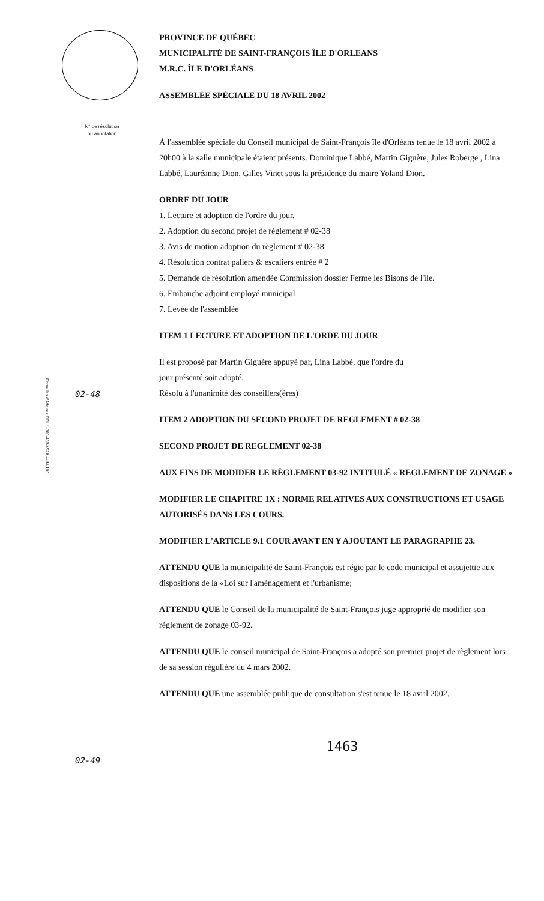Formules d'Affaires CCL 1-800-463-4578 — M-103
N° de résolution
ou annotation
02-48
02-49
PROVINCE DE QUÉBEC
MUNICIPALITÉ DE SAINT-FRANÇOIS ÎLE D'ORLEANS
M.R.C. ÎLE D'ORLÉANS
ASSEMBLÉE SPÉCIALE DU 18 AVRIL 2002
À l'assemblée spéciale du Conseil municipal de Saint-François île d'Orléans tenue le 18 avril 2002 à 20h00 à la salle municipale étaient présents. Dominique Labbé, Martin Giguère, Jules Roberge , Lina Labbé, Lauréanne Dion, Gilles Vinet sous la présidence du maire Yoland Dion.
ORDRE DU JOUR
1. Lecture et adoption de l'ordre du jour.
2. Adoption du second projet de règlement # 02-38
3. Avis de motion adoption du règlement # 02-38
4. Résolution contrat paliers & escaliers entrée # 2
5. Demande de résolution amendée Commission dossier Ferme les Bisons de l'île.
6. Embauche adjoint employé municipal
7. Levée de l'assemblée
ITEM 1 LECTURE ET ADOPTION DE L'ORDE DU JOUR
Il est proposé par Martin Giguère appuyé par, Lina Labbé, que l'ordre du
jour présenté soit adopté.
Résolu à l'unanimité des conseillers(ères)
ITEM 2 ADOPTION DU SECOND PROJET DE REGLEMENT # 02-38
SECOND PROJET DE REGLEMENT 02-38
AUX FINS DE MODIDER LE RÈGLEMENT 03-92 INTITULÉ « REGLEMENT DE ZONAGE »
MODIFIER LE CHAPITRE 1X : NORME RELATIVES AUX CONSTRUCTIONS ET USAGE AUTORISÉS DANS LES COURS.
MODIFIER L'ARTICLE 9.1 COUR AVANT EN Y AJOUTANT LE PARAGRAPHE 23.
ATTENDU QUE la municipalité de Saint-François est régie par le code municipal et assujettie aux dispositions de la «Loi sur l'aménagement et l'urbanisme;
ATTENDU QUE le Conseil de la municipalité de Saint-François juge approprié de modifier son règlement de zonage 03-92.
ATTENDU QUE le conseil municipal de Saint-François a adopté son premier projet de règlement lors de sa session régulière du 4 mars 2002.
ATTENDU QUE une assemblée publique de consultation s'est tenue le 18 avril 2002.
1463